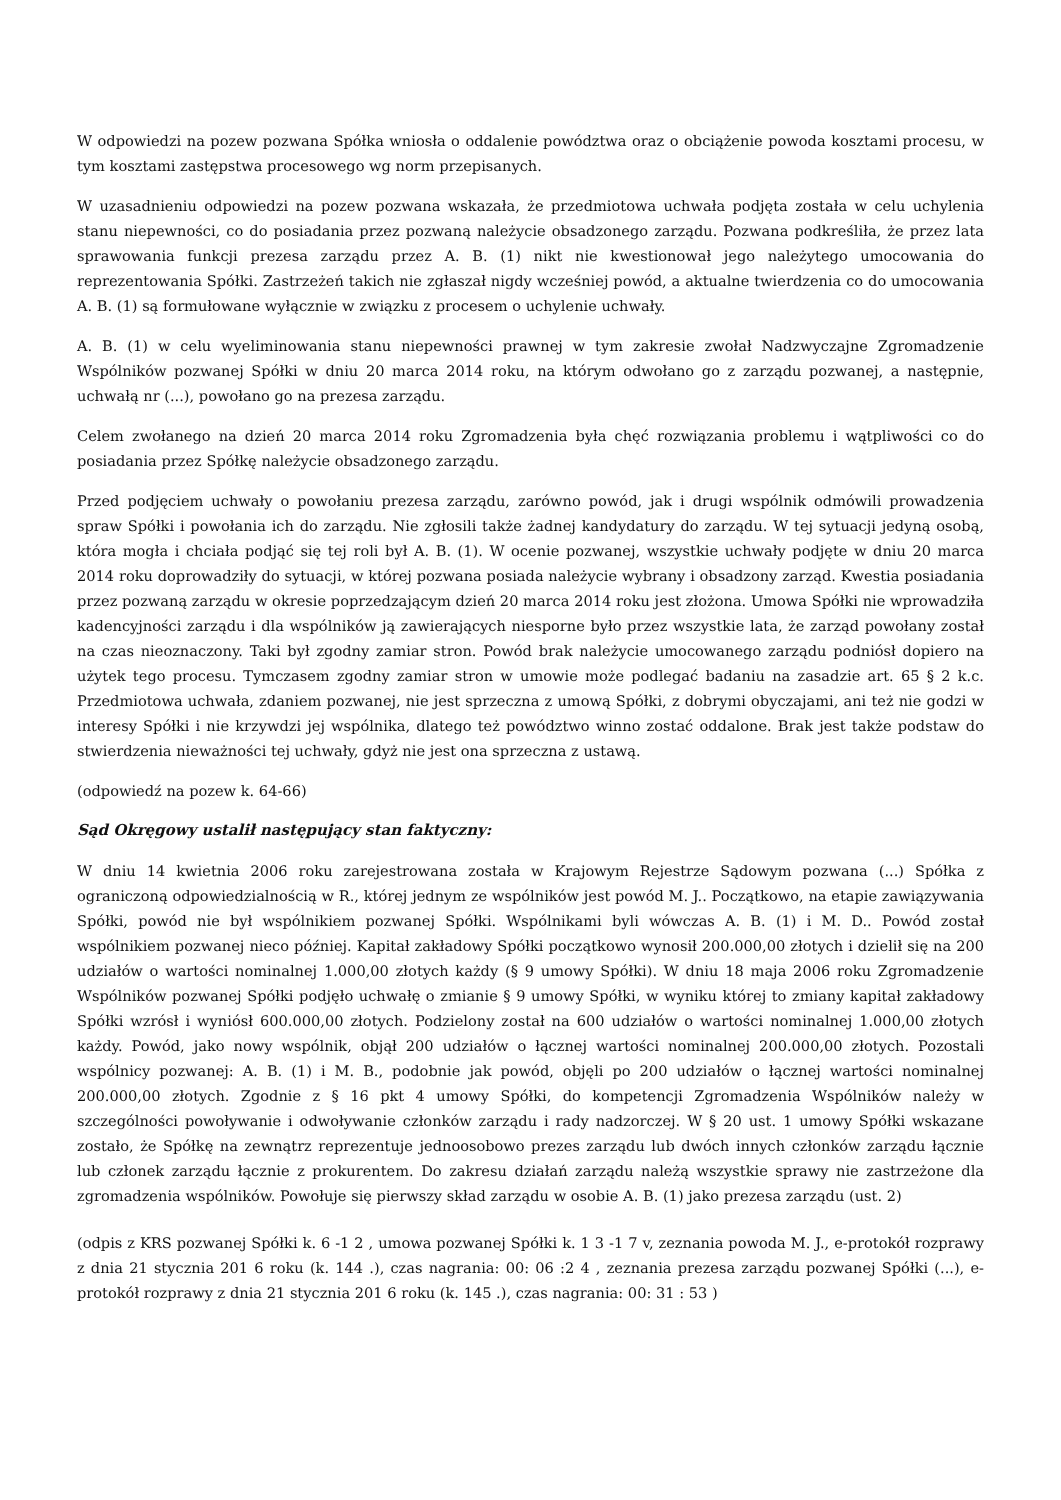W odpowiedzi na pozew pozwana Spółka wniosła o oddalenie powództwa oraz o obciążenie powoda kosztami procesu, w tym kosztami zastępstwa procesowego wg norm przepisanych.
W uzasadnieniu odpowiedzi na pozew pozwana wskazała, że przedmiotowa uchwała podjęta została w celu uchylenia stanu niepewności, co do posiadania przez pozwaną należycie obsadzonego zarządu. Pozwana podkreśliła, że przez lata sprawowania funkcji prezesa zarządu przez A. B. (1) nikt nie kwestionował jego należytego umocowania do reprezentowania Spółki. Zastrzeżeń takich nie zgłaszał nigdy wcześniej powód, a aktualne twierdzenia co do umocowania A. B. (1) są formułowane wyłącznie w związku z procesem o uchylenie uchwały.
A. B. (1) w celu wyeliminowania stanu niepewności prawnej w tym zakresie zwołał Nadzwyczajne Zgromadzenie Wspólników pozwanej Spółki w dniu 20 marca 2014 roku, na którym odwołano go z zarządu pozwanej, a następnie, uchwałą nr (...), powołano go na prezesa zarządu.
Celem zwołanego na dzień 20 marca 2014 roku Zgromadzenia była chęć rozwiązania problemu i wątpliwości co do posiadania przez Spółkę należycie obsadzonego zarządu.
Przed podjęciem uchwały o powołaniu prezesa zarządu, zarówno powód, jak i drugi wspólnik odmówili prowadzenia spraw Spółki i powołania ich do zarządu. Nie zgłosili także żadnej kandydatury do zarządu. W tej sytuacji jedyną osobą, która mogła i chciała podjąć się tej roli był A. B. (1). W ocenie pozwanej, wszystkie uchwały podjęte w dniu 20 marca 2014 roku doprowadziły do sytuacji, w której pozwana posiada należycie wybrany i obsadzony zarząd. Kwestia posiadania przez pozwaną zarządu w okresie poprzedzającym dzień 20 marca 2014 roku jest złożona. Umowa Spółki nie wprowadziła kadencyjności zarządu i dla wspólników ją zawierających niesporne było przez wszystkie lata, że zarząd powołany został na czas nieoznaczony. Taki był zgodny zamiar stron. Powód brak należycie umocowanego zarządu podniósł dopiero na użytek tego procesu. Tymczasem zgodny zamiar stron w umowie może podlegać badaniu na zasadzie art. 65 § 2 k.c. Przedmiotowa uchwała, zdaniem pozwanej, nie jest sprzeczna z umową Spółki, z dobrymi obyczajami, ani też nie godzi w interesy Spółki i nie krzywdzi jej wspólnika, dlatego też powództwo winno zostać oddalone. Brak jest także podstaw do stwierdzenia nieważności tej uchwały, gdyż nie jest ona sprzeczna z ustawą.
(odpowiedź na pozew k. 64-66)
Sąd Okręgowy ustalił następujący stan faktyczny:
W dniu 14 kwietnia 2006 roku zarejestrowana została w Krajowym Rejestrze Sądowym pozwana (...) Spółka z ograniczoną odpowiedzialnością w R., której jednym ze wspólników jest powód M. J.. Początkowo, na etapie zawiązywania Spółki, powód nie był wspólnikiem pozwanej Spółki. Wspólnikami byli wówczas A. B. (1) i M. D.. Powód został wspólnikiem pozwanej nieco później. Kapitał zakładowy Spółki początkowo wynosił 200.000,00 złotych i dzielił się na 200 udziałów o wartości nominalnej 1.000,00 złotych każdy (§ 9 umowy Spółki). W dniu 18 maja 2006 roku Zgromadzenie Wspólników pozwanej Spółki podjęło uchwałę o zmianie § 9 umowy Spółki, w wyniku której to zmiany kapitał zakładowy Spółki wzrósł i wyniósł 600.000,00 złotych. Podzielony został na 600 udziałów o wartości nominalnej 1.000,00 złotych każdy. Powód, jako nowy wspólnik, objął 200 udziałów o łącznej wartości nominalnej 200.000,00 złotych. Pozostali wspólnicy pozwanej: A. B. (1) i M. B., podobnie jak powód, objęli po 200 udziałów o łącznej wartości nominalnej 200.000,00 złotych. Zgodnie z § 16 pkt 4 umowy Spółki, do kompetencji Zgromadzenia Wspólników należy w szczególności powoływanie i odwoływanie członków zarządu i rady nadzorczej. W § 20 ust. 1 umowy Spółki wskazane zostało, że Spółkę na zewnątrz reprezentuje jednoosobowo prezes zarządu lub dwóch innych członków zarządu łącznie lub członek zarządu łącznie z prokurentem. Do zakresu działań zarządu należą wszystkie sprawy nie zastrzeżone dla zgromadzenia wspólników. Powołuje się pierwszy skład zarządu w osobie A. B. (1) jako prezesa zarządu (ust. 2)
(odpis z KRS pozwanej Spółki k. 6 -1 2 , umowa pozwanej Spółki k. 1 3 -1 7 v, zeznania powoda M. J., e-protokół rozprawy z dnia 21 stycznia 201 6 roku (k. 144 .), czas nagrania: 00: 06 :2 4 , zeznania prezesa zarządu pozwanej Spółki (...), e-protokół rozprawy z dnia 21 stycznia 201 6 roku (k. 145 .), czas nagrania: 00: 31 : 53 )